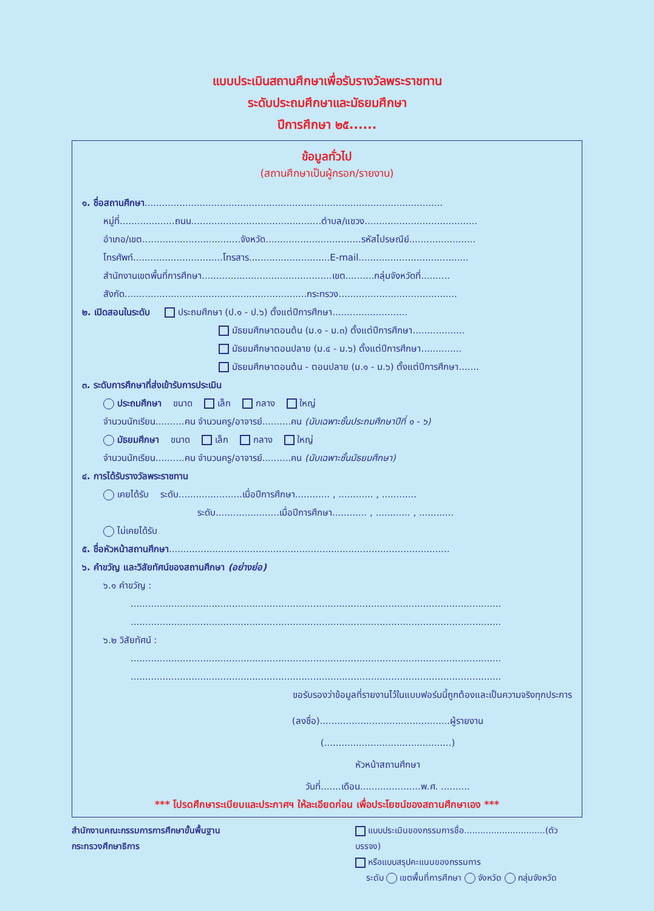แบบประเมินสถานศึกษาเพื่อรับรางวัลพระราชทาน
ระดับประถมศึกษาและมัธยมศึกษา
ปีการศึกษา ๒๕......
ข้อมูลทั่วไป
(สถานศึกษาเป็นผู้กรอก/รายงาน)
๑. ชื่อสถานศึกษา.......................................................................................................
หมู่ที่...................ถนน.............................................ตำบล/แขวง.......................................
อำเภอ/เขต..................................จังหวัด.................................รหัสไปรษณีย์.......................
โทรศัพท์...............................โทรสาร............................E-mail......................................
สำนักงานเขตพื้นที่การศึกษา.............................................เขต..........กลุ่มจังหวัดที่..........
สังกัด...............................................................กระทรวง.........................................
๒. เปิดสอนในระดับ ประถมศึกษา (ป.๑ - ป.๖) ตั้งแต่ปีการศึกษา..........................
มัธยมศึกษาตอนต้น (ม.๑ - ม.๓) ตั้งแต่ปีการศึกษา..................
มัธยมศึกษาตอนปลาย (ม.๔ - ม.๖) ตั้งแต่ปีการศึกษา..............
มัธยมศึกษาตอนต้น - ตอนปลาย (ม.๑ - ม.๖) ตั้งแต่ปีการศึกษา.......
๓. ระดับการศึกษาที่ส่งเข้ารับการประเมิน
ประถมศึกษา ขนาด เล็ก กลาง ใหญ่
จำนวนนักเรียน..........คน จำนวนครู/อาจารย์..........คน (นับเฉพาะชั้นประถมศึกษาปีที่ ๑ - ๖)
มัธยมศึกษา ขนาด เล็ก กลาง ใหญ่
จำนวนนักเรียน..........คน จำนวนครู/อาจารย์..........คน (นับเฉพาะชั้นมัธยมศึกษา)
๔. การได้รับรางวัลพระราชทาน
เคยได้รับ ระดับ......................เมื่อปีการศึกษา............ , ............ , ............
ระดับ......................เมื่อปีการศึกษา............ , ............ , ............
ไม่เคยได้รับ
๕. ชื่อหัวหน้าสถานศึกษา.................................................................................................
๖. คำขวัญ และวิสัยทัศน์ของสถานศึกษา (อย่างย่อ)
๖.๑ คำขวัญ :
................................................................................................................................
................................................................................................................................
๖.๒ วิสัยทัศน์ :
................................................................................................................................
................................................................................................................................
ขอรับรองว่าข้อมูลที่รายงานไว้ในแบบฟอร์มนี้ถูกต้องและเป็นความจริงทุกประการ
(ลงชื่อ).............................................ผู้รายงาน
(............................................)
หัวหน้าสถานศึกษา
วันที่.......เดือน.....................พ.ศ. ..........
*** โปรดศึกษาระเบียบและประกาศฯ ให้ละเอียดก่อน เพื่อประโยชน์ของสถานศึกษาเอง ***
สำนักงานคณะกรรมการการศึกษาขั้นพื้นฐาน
กระทรวงศึกษาธิการ
แบบประเมินของกรรมการชื่อ..............................(ตัวบรรจง)
หรือแบบสรุปคะแนนของกรรมการ
ระดับ เขตพื้นที่การศึกษา จังหวัด กลุ่มจังหวัด